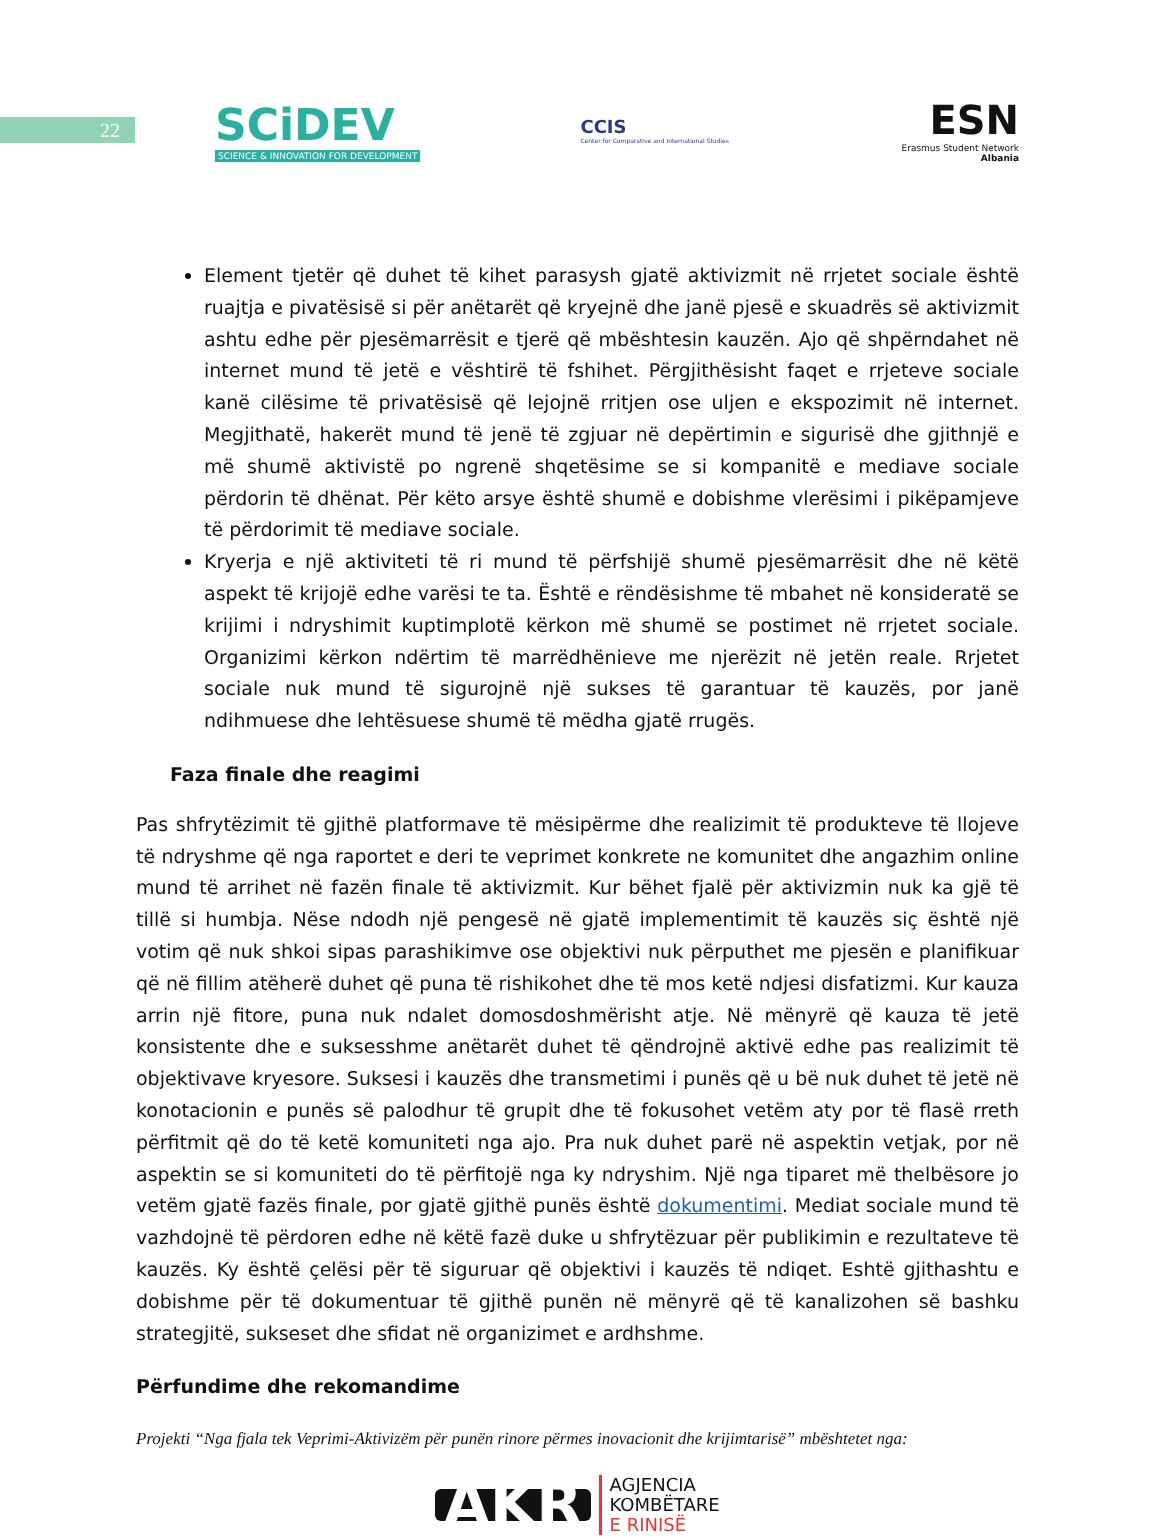22
SCiDEV
SCIENCE & INNOVATION FOR DEVELOPMENT
CCIS
Center for Comparative and International Studies
ESN
Erasmus Student Network
Albania
Element tjetër që duhet të kihet parasysh gjatë aktivizmit në rrjetet sociale është ruajtja e pivatësisë si për anëtarët që kryejnë dhe janë pjesë e skuadrës së aktivizmit ashtu edhe për pjesëmarrësit e tjerë që mbështesin kauzën. Ajo që shpërndahet në internet mund të jetë e vështirë të fshihet. Përgjithësisht faqet e rrjeteve sociale kanë cilësime të privatësisë që lejojnë rritjen ose uljen e ekspozimit në internet. Megjithatë, hakerët mund të jenë të zgjuar në depërtimin e sigurisë dhe gjithnjë e më shumë aktivistë po ngrenë shqetësime se si kompanitë e mediave sociale përdorin të dhënat. Për këto arsye është shumë e dobishme vlerësimi i pikëpamjeve të përdorimit të mediave sociale.
Kryerja e një aktiviteti të ri mund të përfshijë shumë pjesëmarrësit dhe në këtë aspekt të krijojë edhe varësi te ta. Është e rëndësishme të mbahet në konsideratë se krijimi i ndryshimit kuptimplotë kërkon më shumë se postimet në rrjetet sociale. Organizimi kërkon ndërtim të marrëdhënieve me njerëzit në jetën reale. Rrjetet sociale nuk mund të sigurojnë një sukses të garantuar të kauzës, por janë ndihmuese dhe lehtësuese shumë të mëdha gjatë rrugës.
Faza finale dhe reagimi
Pas shfrytëzimit të gjithë platformave të mësipërme dhe realizimit të produkteve të llojeve të ndryshme që nga raportet e deri te veprimet konkrete ne komunitet dhe angazhim online mund të arrihet në fazën finale të aktivizmit. Kur bëhet fjalë për aktivizmin nuk ka gjë të tillë si humbja. Nëse ndodh një pengesë në gjatë implementimit të kauzës siç është një votim që nuk shkoi sipas parashikimve ose objektivi nuk përputhet me pjesën e planifikuar që në fillim atëherë duhet që puna të rishikohet dhe të mos ketë ndjesi disfatizmi. Kur kauza arrin një fitore, puna nuk ndalet domosdoshmërisht atje. Në mënyrë që kauza të jetë konsistente dhe e suksesshme anëtarët duhet të qëndrojnë aktivë edhe pas realizimit të objektivave kryesore. Suksesi i kauzës dhe transmetimi i punës që u bë nuk duhet të jetë në konotacionin e punës së palodhur të grupit dhe të fokusohet vetëm aty por të flasë rreth përfitmit që do të ketë komuniteti nga ajo. Pra nuk duhet parë në aspektin vetjak, por në aspektin se si komuniteti do të përfitojë nga ky ndryshim. Një nga tiparet më thelbësore jo vetëm gjatë fazës finale, por gjatë gjithë punës është dokumentimi. Mediat sociale mund të vazhdojnë të përdoren edhe në këtë fazë duke u shfrytëzuar për publikimin e rezultateve të kauzës. Ky është çelësi për të siguruar që objektivi i kauzës të ndiqet. Eshtë gjithashtu e dobishme për të dokumentuar të gjithë punën në mënyrë që të kanalizohen së bashku strategjitë, sukseset dhe sfidat në organizimet e ardhshme.
Përfundime dhe rekomandime
Projekti “Nga fjala tek Veprimi-Aktivizëm për punën rinore përmes inovacionit dhe krijimtarisë” mbështetet nga:
AKR AGJENCIA
KOMBËTARE
E RINISË